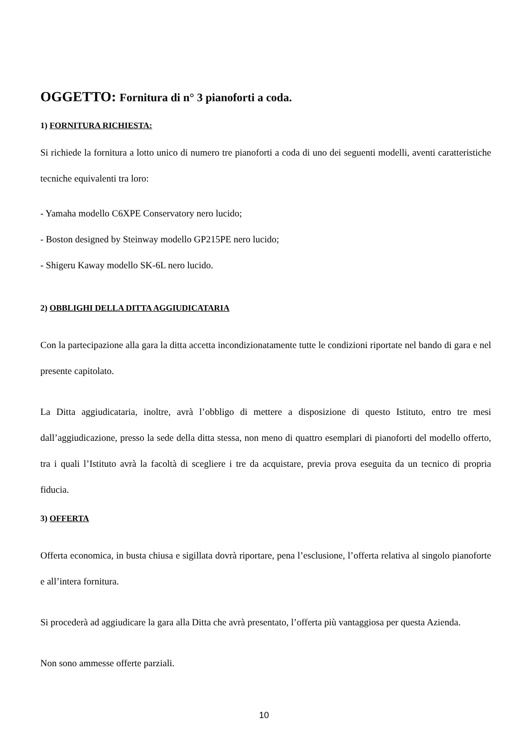OGGETTO: Fornitura di n° 3 pianoforti a coda.
1) FORNITURA RICHIESTA:
Si richiede la fornitura a lotto unico di numero tre pianoforti a coda di uno dei seguenti modelli, aventi caratteristiche tecniche equivalenti tra loro:
- Yamaha modello C6XPE Conservatory nero lucido;
- Boston designed by Steinway modello GP215PE nero lucido;
- Shigeru Kaway modello SK-6L nero lucido.
2) OBBLIGHI DELLA DITTA AGGIUDICATARIA
Con la partecipazione alla gara la ditta accetta incondizionatamente tutte le condizioni riportate nel bando di gara e nel presente capitolato.
La Ditta aggiudicataria, inoltre, avrà l’obbligo di mettere a disposizione di questo Istituto, entro tre mesi dall’aggiudicazione, presso la sede della ditta stessa, non meno di quattro esemplari di pianoforti del modello offerto, tra i quali l’Istituto avrà la facoltà di scegliere i tre da acquistare, previa prova eseguita da un tecnico di propria fiducia.
3) OFFERTA
Offerta economica, in busta chiusa e sigillata dovrà riportare, pena l’esclusione, l’offerta relativa al singolo pianoforte e all’intera fornitura.
Si procederà ad aggiudicare la gara alla Ditta che avrà presentato, l’offerta più vantaggiosa per questa Azienda.
Non sono ammesse offerte parziali.
10